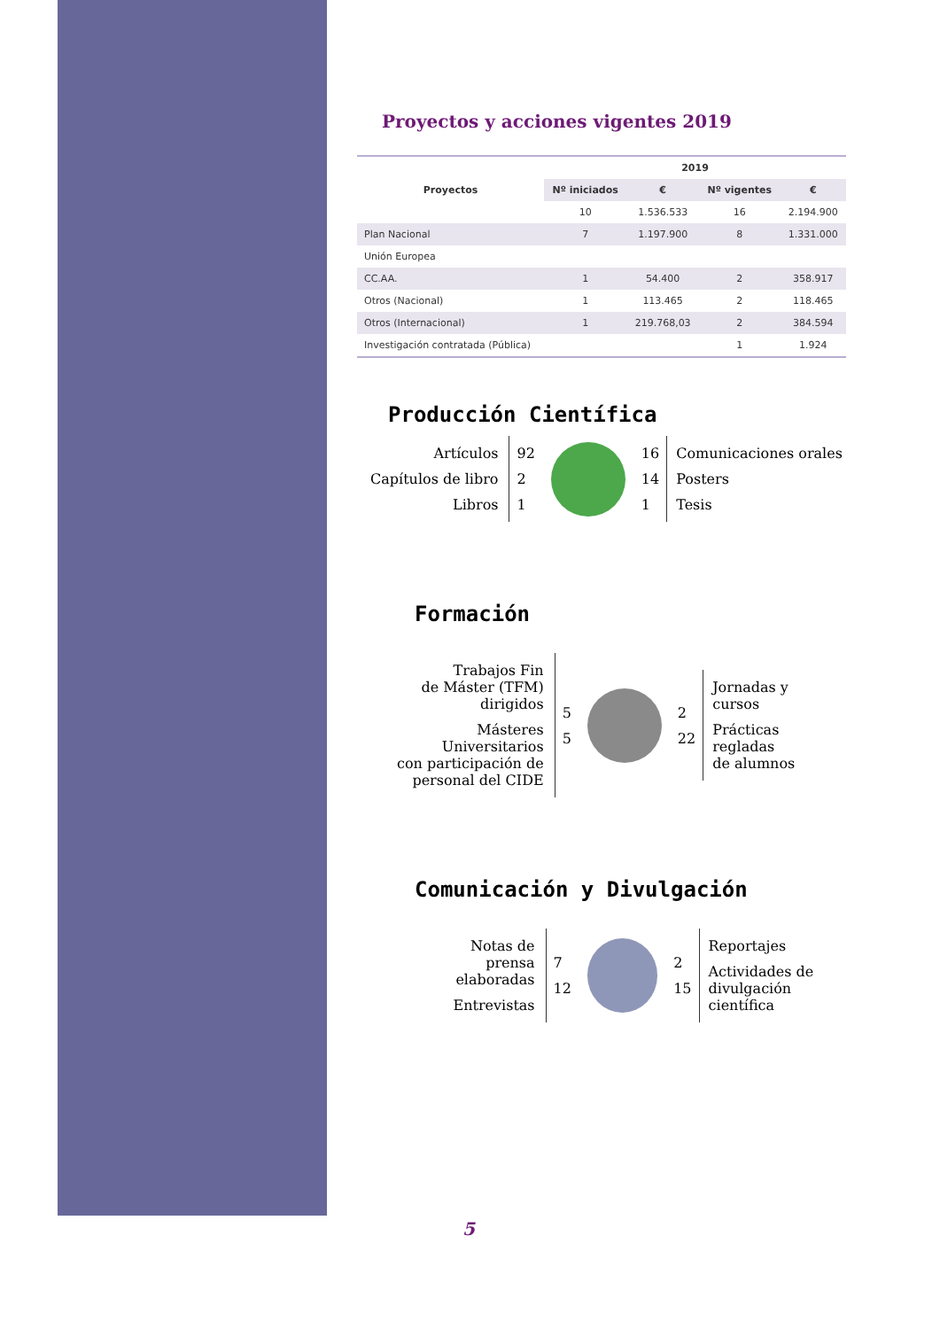Proyectos y acciones vigentes 2019
| Proyectos | 2019 | | | |
| --- | --- | --- | --- | --- |
| | Nº iniciados | € | Nº vigentes | € |
| | 10 | 1.536.533 | 16 | 2.194.900 |
| Plan Nacional | 7 | 1.197.900 | 8 | 1.331.000 |
| Unión Europea | | | | |
| CC.AA. | 1 | 54.400 | 2 | 358.917 |
| Otros (Nacional) | 1 | 113.465 | 2 | 118.465 |
| Otros (Internacional) | 1 | 219.768,03 | 2 | 384.594 |
| Investigación contratada (Pública) | | | 1 | 1.924 |
Producción Científica
Artículos
Capítulos de libro
Libros
92
2
1
16
14
1
Comunicaciones orales
Posters
Tesis
Formación
Trabajos Fin
de Máster (TFM)
dirigidos
Másteres
Universitarios
con participación de
personal del CIDE
5
5
2
22
Jornadas y
cursos
Prácticas
regladas
de alumnos
Comunicación y Divulgación
Notas de prensa
elaboradas
Entrevistas
7
12
2
15
Reportajes
Actividades de
divulgación científica
5